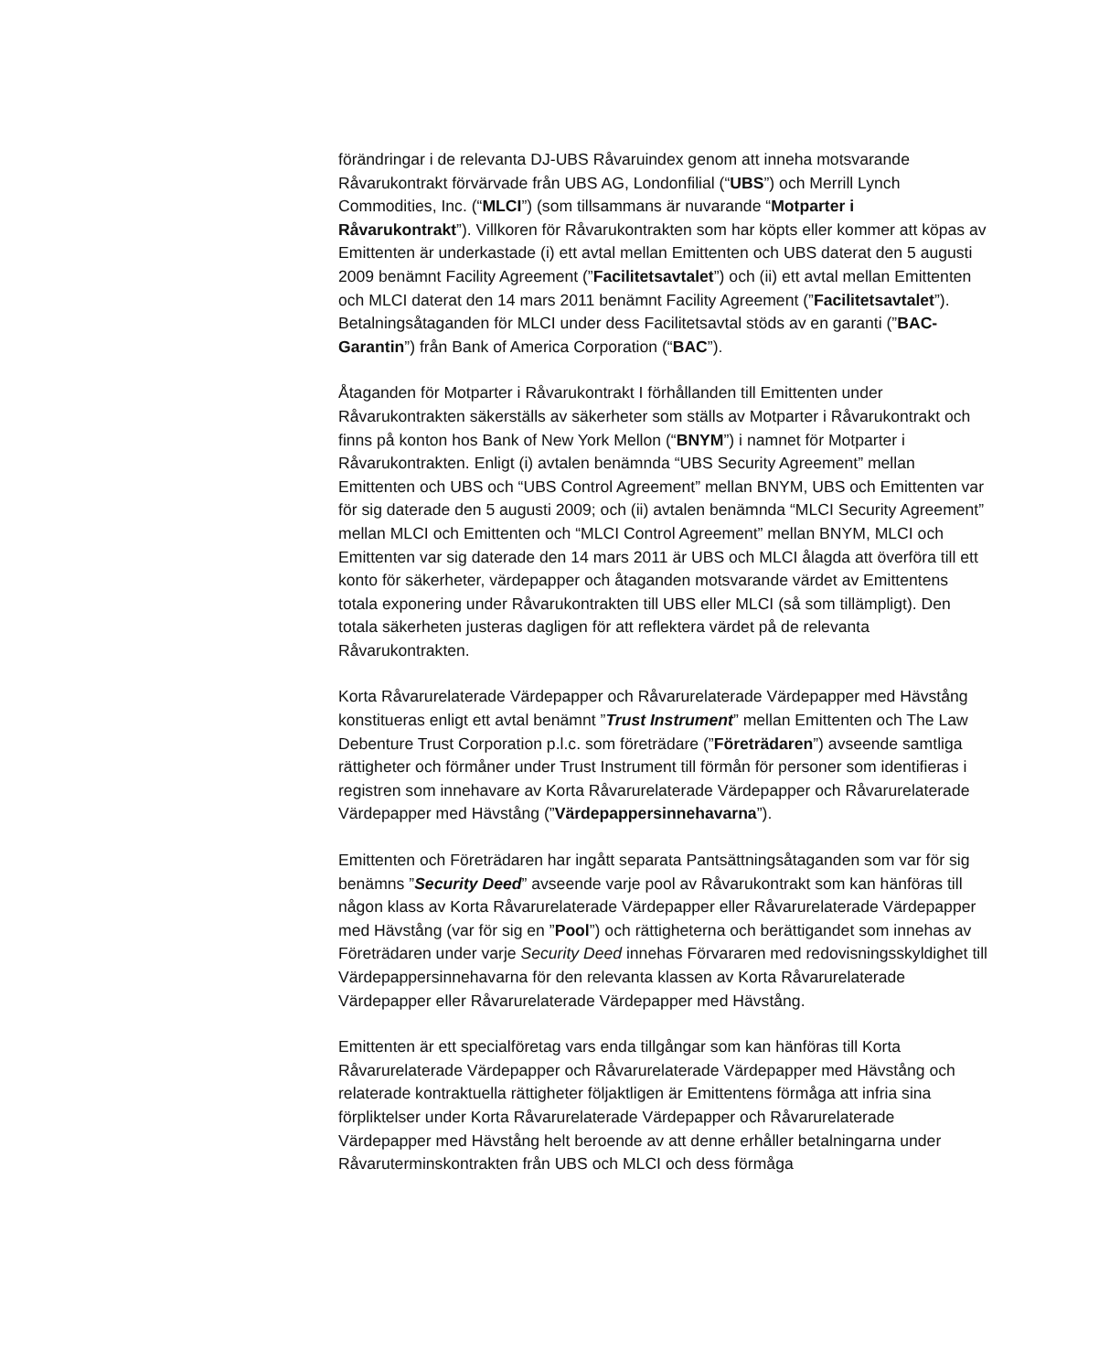förändringar i de relevanta DJ-UBS Råvaruindex genom att inneha motsvarande Råvarukontrakt förvärvade från UBS AG, Londonfilial (“UBS”) och Merrill Lynch Commodities, Inc. (“MLCI”) (som tillsammans är nuvarande “Motparter i Råvarukontrakt”). Villkoren för Råvarukontrakten som har köpts eller kommer att köpas av Emittenten är underkastade (i) ett avtal mellan Emittenten och UBS daterat den 5 augusti 2009 benämnt Facility Agreement (”Facilitetsavtalet”) och (ii) ett avtal mellan Emittenten och MLCI daterat den 14 mars 2011 benämnt Facility Agreement (”Facilitetsavtalet”). Betalningsåtaganden för MLCI under dess Facilitetsavtal stöds av en garanti (”BAC-Garantin”) från Bank of America Corporation (“BAC”).
Åtaganden för Motparter i Råvarukontrakt I förhållanden till Emittenten under Råvarukontrakten säkerställs av säkerheter som ställs av Motparter i Råvarukontrakt och finns på konton hos Bank of New York Mellon (“BNYM”) i namnet för Motparter i Råvarukontrakten. Enligt (i) avtalen benämnda “UBS Security Agreement” mellan Emittenten och UBS och “UBS Control Agreement” mellan BNYM, UBS och Emittenten var för sig daterade den 5 augusti 2009; och (ii) avtalen benämnda “MLCI Security Agreement” mellan MLCI och Emittenten och “MLCI Control Agreement” mellan BNYM, MLCI och Emittenten var sig daterade den 14 mars 2011 är UBS och MLCI ålagda att överföra till ett konto för säkerheter, värdepapper och åtaganden motsvarande värdet av Emittentens totala exponering under Råvarukontrakten till UBS eller MLCI (så som tillämpligt). Den totala säkerheten justeras dagligen för att reflektera värdet på de relevanta Råvarukontrakten.
Korta Råvarurelaterade Värdepapper och Råvarurelaterade Värdepapper med Hävstång konstitueras enligt ett avtal benämnt ”Trust Instrument” mellan Emittenten och The Law Debenture Trust Corporation p.l.c. som företrädare (”Företrädaren”) avseende samtliga rättigheter och förmåner under Trust Instrument till förmån för personer som identifieras i registren som innehavare av Korta Råvarurelaterade Värdepapper och Råvarurelaterade Värdepapper med Hävstång (”Värdepappersinnehavarna”).
Emittenten och Företrädaren har ingått separata Pantsättningsåtaganden som var för sig benämns ”Security Deed” avseende varje pool av Råvarukontrakt som kan hänföras till någon klass av Korta Råvarurelaterade Värdepapper eller Råvarurelaterade Värdepapper med Hävstång (var för sig en ”Pool”) och rättigheterna och berättigandet som innehas av Företrädaren under varje Security Deed innehas Förvararen med redovisningsskyldighet till Värdepappersinnehavarna för den relevanta klassen av Korta Råvarurelaterade Värdepapper eller Råvarurelaterade Värdepapper med Hävstång.
Emittenten är ett specialföretag vars enda tillgångar som kan hänföras till Korta Råvarurelaterade Värdepapper och Råvarurelaterade Värdepapper med Hävstång och relaterade kontraktuella rättigheter följaktligen är Emittentens förmåga att infria sina förpliktelser under Korta Råvarurelaterade Värdepapper och Råvarurelaterade Värdepapper med Hävstång helt beroende av att denne erhåller betalningarna under Råvaruterminskontrakten från UBS och MLCI och dess förmåga